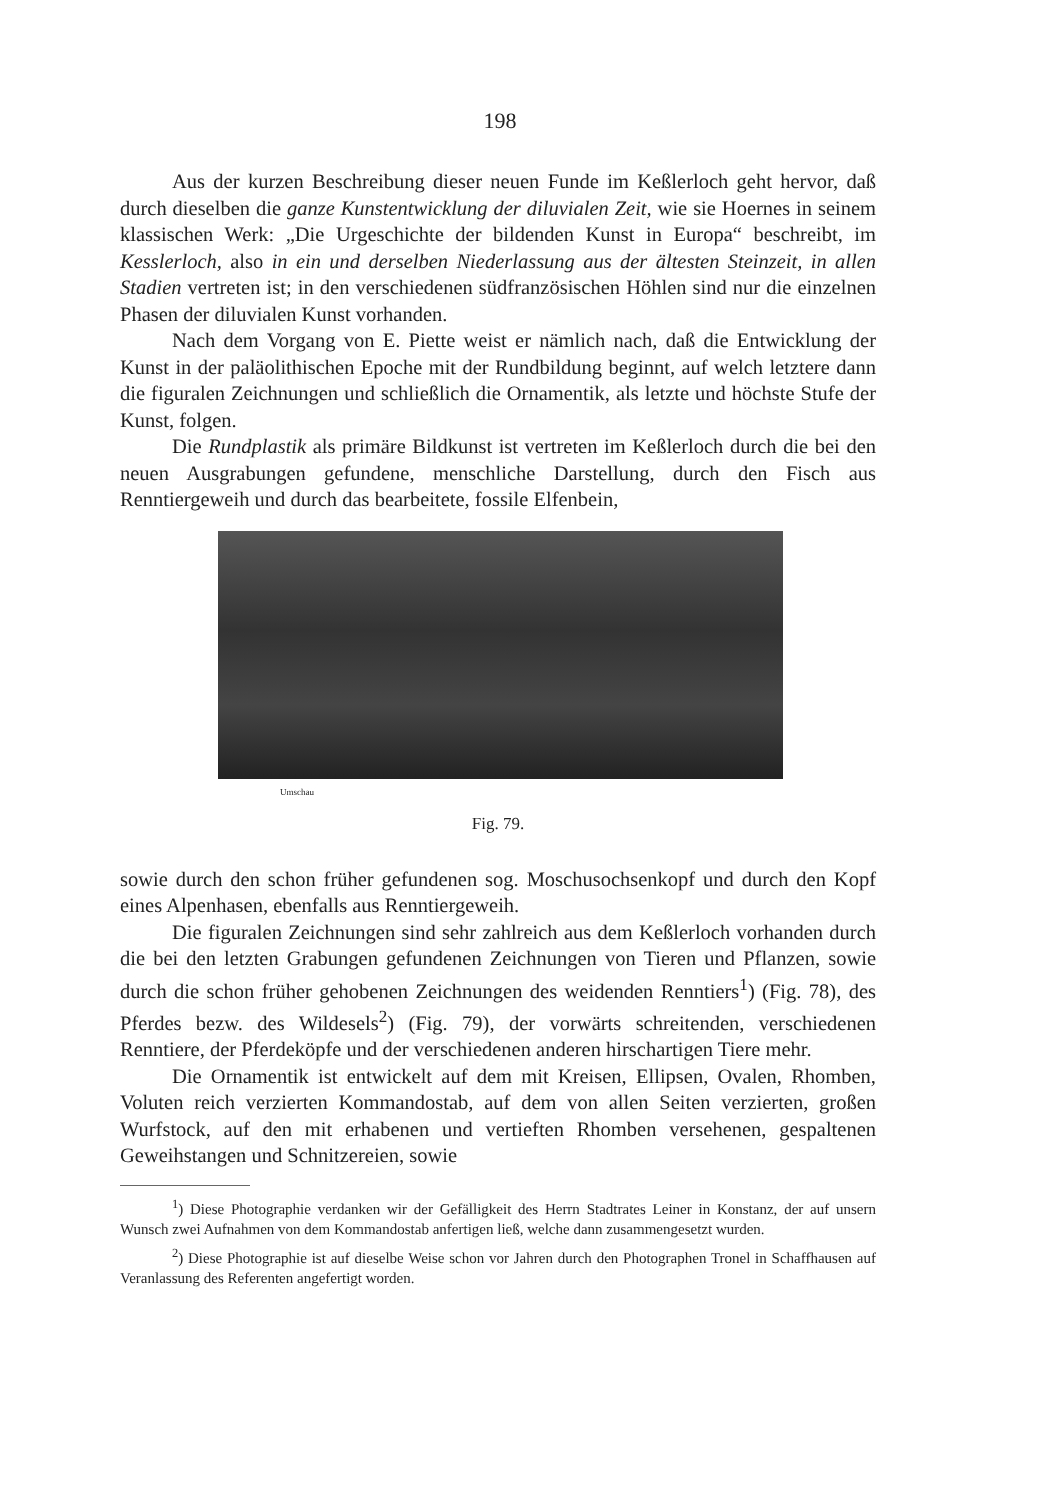198
Aus der kurzen Beschreibung dieser neuen Funde im Keßlerloch geht hervor, daß durch dieselben die ganze Kunstentwicklung der diluvialen Zeit, wie sie Hoernes in seinem klassischen Werk: „Die Urgeschichte der bildenden Kunst in Europa“ beschreibt, im Kesslerloch, also in ein und derselben Niederlassung aus der ältesten Steinzeit, in allen Stadien vertreten ist; in den verschiedenen südfranzösischen Höhlen sind nur die einzelnen Phasen der diluvialen Kunst vorhanden.
Nach dem Vorgang von E. Piette weist er nämlich nach, daß die Entwicklung der Kunst in der paläolithischen Epoche mit der Rundbildung beginnt, auf welch letztere dann die figuralen Zeichnungen und schließlich die Ornamentik, als letzte und höchste Stufe der Kunst, folgen.
Die Rundplastik als primäre Bildkunst ist vertreten im Keßlerloch durch die bei den neuen Ausgrabungen gefundene, menschliche Darstellung, durch den Fisch aus Renntiergeweih und durch das bearbeitete, fossile Elfenbein,
Umschau
Fig. 79.
sowie durch den schon früher gefundenen sog. Moschusochsenkopf und durch den Kopf eines Alpenhasen, ebenfalls aus Renntiergeweih.
Die figuralen Zeichnungen sind sehr zahlreich aus dem Keßlerloch vorhanden durch die bei den letzten Grabungen gefundenen Zeichnungen von Tieren und Pflanzen, sowie durch die schon früher gehobenen Zeichnungen des weidenden Renntiers<sup>1</sup>) (Fig. 78), des Pferdes bezw. des Wildesels<sup>2</sup>) (Fig. 79), der vorwärts schreitenden, verschiedenen Renntiere, der Pferdeköpfe und der verschiedenen anderen hirschartigen Tiere mehr.
Die Ornamentik ist entwickelt auf dem mit Kreisen, Ellipsen, Ovalen, Rhomben, Voluten reich verzierten Kommandostab, auf dem von allen Seiten verzierten, großen Wurfstock, auf den mit erhabenen und vertieften Rhomben versehenen, gespaltenen Geweihstangen und Schnitzereien, sowie
<sup>1</sup>) Diese Photographie verdanken wir der Gefälligkeit des Herrn Stadtrates Leiner in Konstanz, der auf unsern Wunsch zwei Aufnahmen von dem Kommandostab anfertigen ließ, welche dann zusammengesetzt wurden.
<sup>2</sup>) Diese Photographie ist auf dieselbe Weise schon vor Jahren durch den Photographen Tronel in Schaffhausen auf Veranlassung des Referenten angefertigt worden.